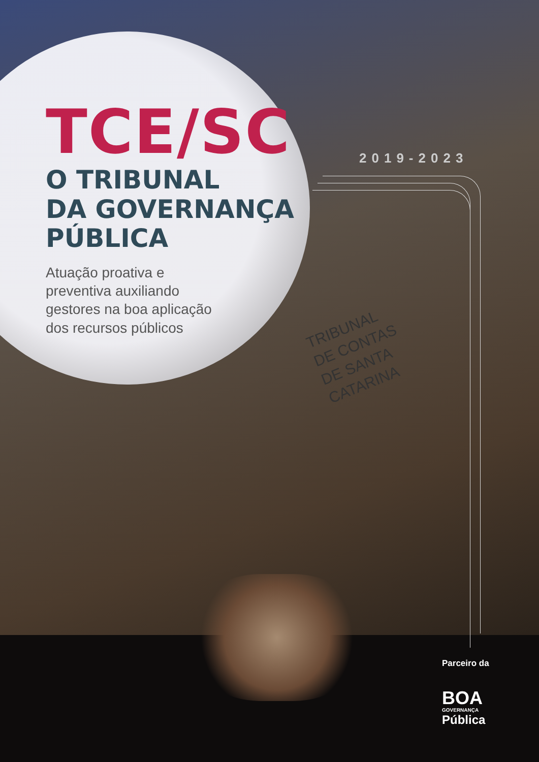TCE/SC
O TRIBUNAL
DA GOVERNANÇA
PÚBLICA
Atuação proativa e preventiva auxiliando gestores na boa aplicação dos recursos públicos
2019-2023
TRIBUNAL
DE CONTAS
DE SANTA
CATARINA
Parceiro da
BOA
GOVERNANÇA
Pública